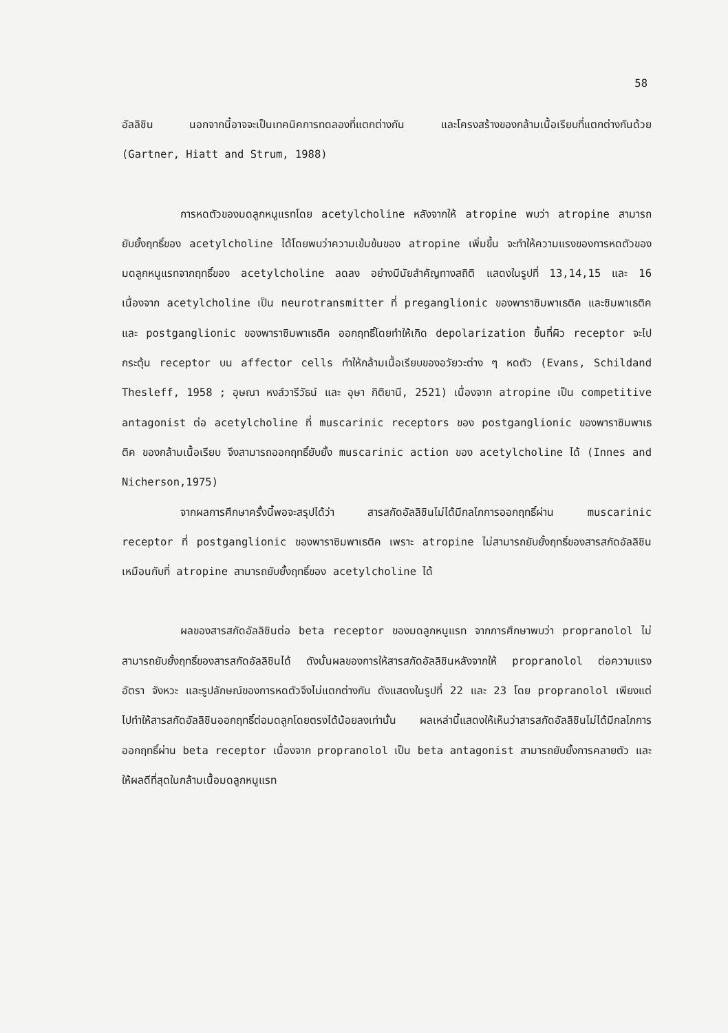58
อัลลิชิน นอกจากนี้อาจจะเป็นเทคนิคการทดลองที่แตกต่างกัน และโครงสร้างของกล้ามเนื้อเรียบที่แตกต่างกันด้วย (Gartner, Hiatt and Strum, 1988)
การหดตัวของมดลูกหนูแรทโดย acetylcholine หลังจากให้ atropine พบว่า atropine สามารถยับยั้งฤทธิ์ของ acetylcholine ได้โดยพบว่าความเข้มข้นของ atropine เพิ่มขึ้น จะทำให้ความแรงของการหดตัวของมดลูกหนูแรทจากฤทธิ์ของ acetylcholine ลดลง อย่างมีนัยสำคัญทางสถิติ แสดงในรูปที่ 13,14,15 และ 16 เนื่องจาก acetylcholine เป็น neurotransmitter ที่ preganglionic ของพาราซิมพาเธติค และซิมพาเธติค และ postganglionic ของพาราซิมพาเธติค ออกฤทธิ์โดยทำให้เกิด depolarization ขึ้นที่ผิว receptor จะไปกระตุ้น receptor บน affector cells ทำให้กล้ามเนื้อเรียบของอวัยวะต่าง ๆ หดตัว (Evans, Schildand Thesleff, 1958 ; อุษณา หงส์วารีวัธน์ และ อุษา กิติยานี, 2521) เนื่องจาก atropine เป็น competitive antagonist ต่อ acetylcholine ที่ muscarinic receptors ของ postganglionic ของพาราซิมพาเธติค ของกล้ามเนื้อเรียบ จึงสามารถออกฤทธิ์ยับยั้ง muscarinic action ของ acetylcholine ได้ (Innes and Nicherson,1975)
จากผลการศึกษาครั้งนี้พอจะสรุปได้ว่า สารสกัดอัลลิชินไม่ได้มีกลไกการออกฤทธิ์ผ่าน muscarinic receptor ที่ postganglionic ของพาราซิมพาเธติค เพราะ atropine ไม่สามารถยับยั้งฤทธิ์ของสารสกัดอัลลิชิน เหมือนกับที่ atropine สามารถยับยั้งฤทธิ์ของ acetylcholine ได้
ผลของสารสกัดอัลลิชินต่อ beta receptor ของมดลูกหนูแรท จากการศึกษาพบว่า propranolol ไม่สามารถยับยั้งฤทธิ์ของสารสกัดอัลลิชินได้ ดังนั้นผลของการให้สารสกัดอัลลิชินหลังจากให้ propranolol ต่อความแรง อัตรา จังหวะ และรูปลักษณ์ของการหดตัวจึงไม่แตกต่างกัน ดังแสดงในรูปที่ 22 และ 23 โดย propranolol เพียงแต่ไปทำให้สารสกัดอัลลิชินออกฤทธิ์ต่อมดลูกโดยตรงได้น้อยลงเท่านั้น ผลเหล่านี้แสดงให้เห็นว่าสารสกัดอัลลิชินไม่ได้มีกลไกการออกฤทธิ์ผ่าน beta receptor เนื่องจาก propranolol เป็น beta antagonist สามารถยับยั้งการคลายตัว และให้ผลดีที่สุดในกล้ามเนื้อมดลูกหนูแรท